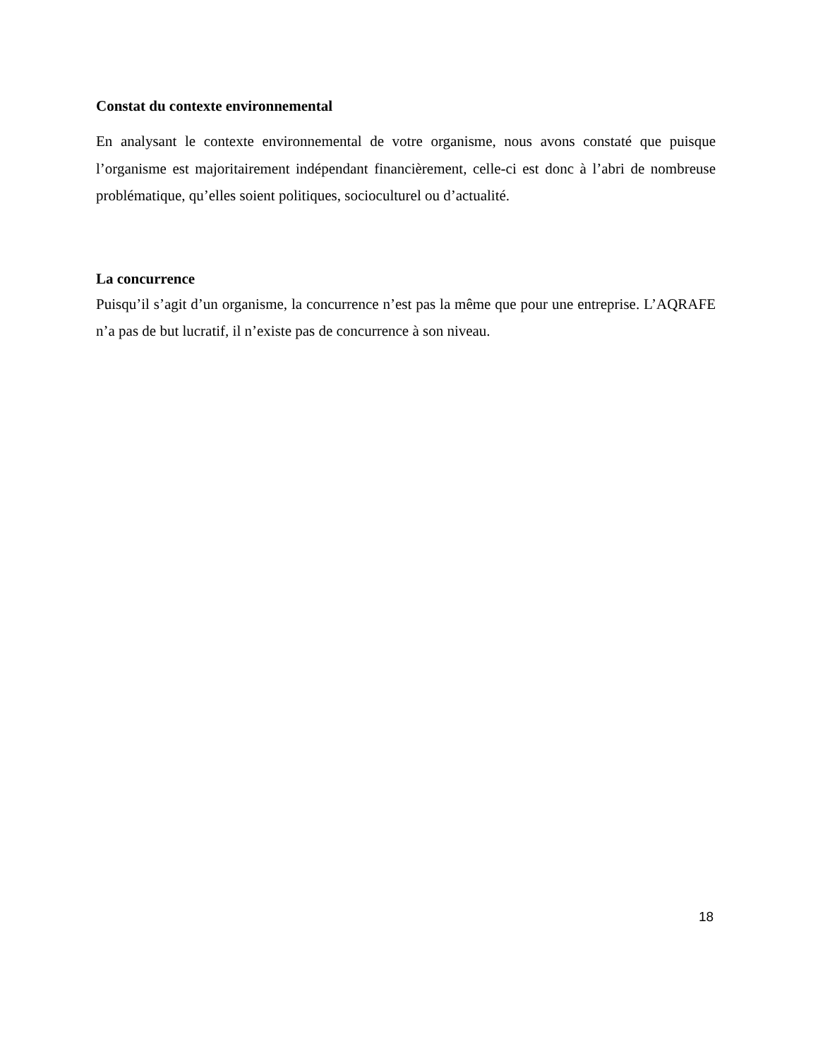Constat du contexte environnemental
En analysant le contexte environnemental de votre organisme, nous avons constaté que puisque l’organisme est majoritairement indépendant financièrement, celle-ci est donc à l’abri de nombreuse problématique, qu’elles soient politiques, socioculturel ou d’actualité.
La concurrence
Puisqu’il s’agit d’un organisme, la concurrence n’est pas la même que pour une entreprise. L’AQRAFE n’a pas de but lucratif, il n’existe pas de concurrence à son niveau.
18